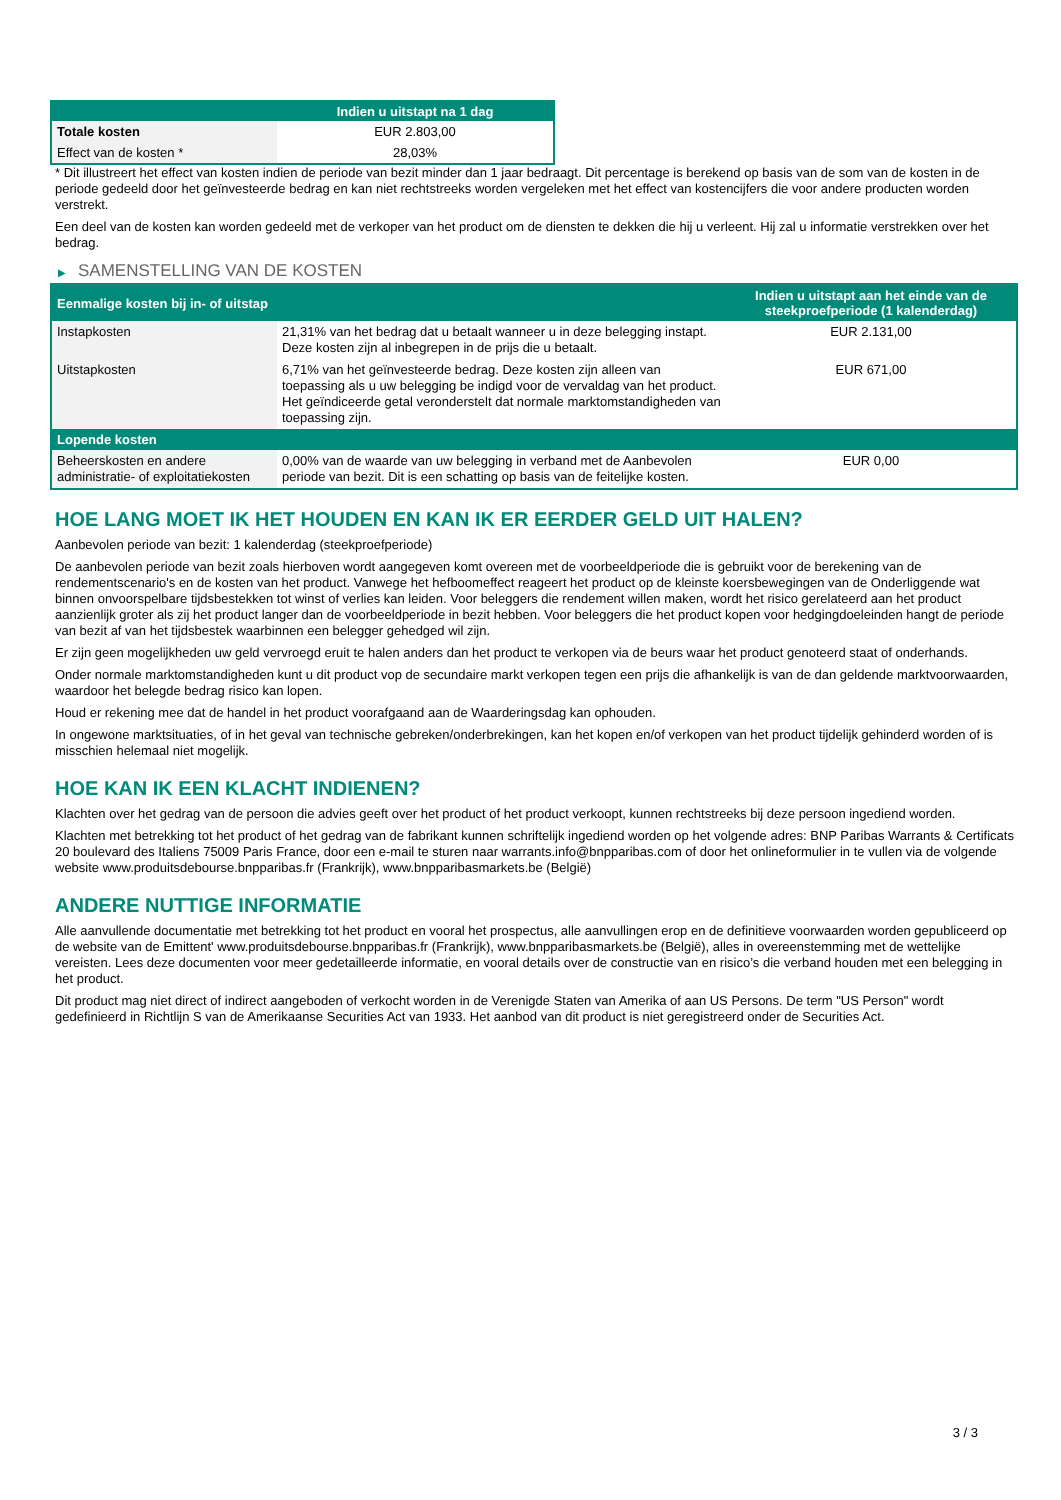| | Indien u uitstapt na 1 dag |
| --- | --- |
| Totale kosten | EUR 2.803,00 |
| Effect van de kosten * | 28,03% |
* Dit illustreert het effect van kosten indien de periode van bezit minder dan 1 jaar bedraagt. Dit percentage is berekend op basis van de som van de kosten in de periode gedeeld door het geïnvesteerde bedrag en kan niet rechtstreeks worden vergeleken met het effect van kostencijfers die voor andere producten worden verstrekt.
Een deel van de kosten kan worden gedeeld met de verkoper van het product om de diensten te dekken die hij u verleent. Hij zal u informatie verstrekken over het bedrag.
▶ SAMENSTELLING VAN DE KOSTEN
| Eenmalige kosten bij in- of uitstap | | Indien u uitstapt aan het einde van de steekproefperiode (1 kalenderdag) |
| --- | --- | --- |
| Instapkosten | 21,31% van het bedrag dat u betaalt wanneer u in deze belegging instapt. Deze kosten zijn al inbegrepen in de prijs die u betaalt. | EUR 2.131,00 |
| Uitstapkosten | 6,71% van het geïnvesteerde bedrag. Deze kosten zijn alleen van toepassing als u uw belegging be indigd voor de vervaldag van het product. Het geïndiceerde getal veronderstelt dat normale marktomstandigheden van toepassing zijn. | EUR 671,00 |
| Lopende kosten | | |
| Beheerskosten en andere administratie- of exploitatiekosten | 0,00% van de waarde van uw belegging in verband met de Aanbevolen periode van bezit. Dit is een schatting op basis van de feitelijke kosten. | EUR 0,00 |
HOE LANG MOET IK HET HOUDEN EN KAN IK ER EERDER GELD UIT HALEN?
Aanbevolen periode van bezit: 1 kalenderdag (steekproefperiode)
De aanbevolen periode van bezit zoals hierboven wordt aangegeven komt overeen met de voorbeeldperiode die is gebruikt voor de berekening van de rendementscenario's en de kosten van het product. Vanwege het hefboomeffect reageert het product op de kleinste koersbewegingen van de Onderliggende wat binnen onvoorspelbare tijdsbestekken tot winst of verlies kan leiden. Voor beleggers die rendement willen maken, wordt het risico gerelateerd aan het product aanzienlijk groter als zij het product langer dan de voorbeeldperiode in bezit hebben. Voor beleggers die het product kopen voor hedgingdoeleinden hangt de periode van bezit af van het tijdsbestek waarbinnen een belegger gehedged wil zijn.
Er zijn geen mogelijkheden uw geld vervroegd eruit te halen anders dan het product te verkopen via de beurs waar het product genoteerd staat of onderhands.
Onder normale marktomstandigheden kunt u dit product vop de secundaire markt verkopen tegen een prijs die afhankelijk is van de dan geldende marktvoorwaarden, waardoor het belegde bedrag risico kan lopen.
Houd er rekening mee dat de handel in het product voorafgaand aan de Waarderingsdag kan ophouden.
In ongewone marktsituaties, of in het geval van technische gebreken/onderbrekingen, kan het kopen en/of verkopen van het product tijdelijk gehinderd worden of is misschien helemaal niet mogelijk.
HOE KAN IK EEN KLACHT INDIENEN?
Klachten over het gedrag van de persoon die advies geeft over het product of het product verkoopt, kunnen rechtstreeks bij deze persoon ingediend worden.
Klachten met betrekking tot het product of het gedrag van de fabrikant kunnen schriftelijk ingediend worden op het volgende adres: BNP Paribas Warrants & Certificats 20 boulevard des Italiens 75009 Paris France, door een e-mail te sturen naar warrants.info@bnpparibas.com of door het onlineformulier in te vullen via de volgende website www.produitsdebourse.bnpparibas.fr (Frankrijk), www.bnpparibasmarkets.be (België)
ANDERE NUTTIGE INFORMATIE
Alle aanvullende documentatie met betrekking tot het product en vooral het prospectus, alle aanvullingen erop en de definitieve voorwaarden worden gepubliceerd op de website van de Emittent' www.produitsdebourse.bnpparibas.fr (Frankrijk), www.bnpparibasmarkets.be (België), alles in overeenstemming met de wettelijke vereisten. Lees deze documenten voor meer gedetailleerde informatie, en vooral details over de constructie van en risico’s die verband houden met een belegging in het product.
Dit product mag niet direct of indirect aangeboden of verkocht worden in de Verenigde Staten van Amerika of aan US Persons. De term "US Person" wordt gedefinieerd in Richtlijn S van de Amerikaanse Securities Act van 1933. Het aanbod van dit product is niet geregistreerd onder de Securities Act.
3 / 3